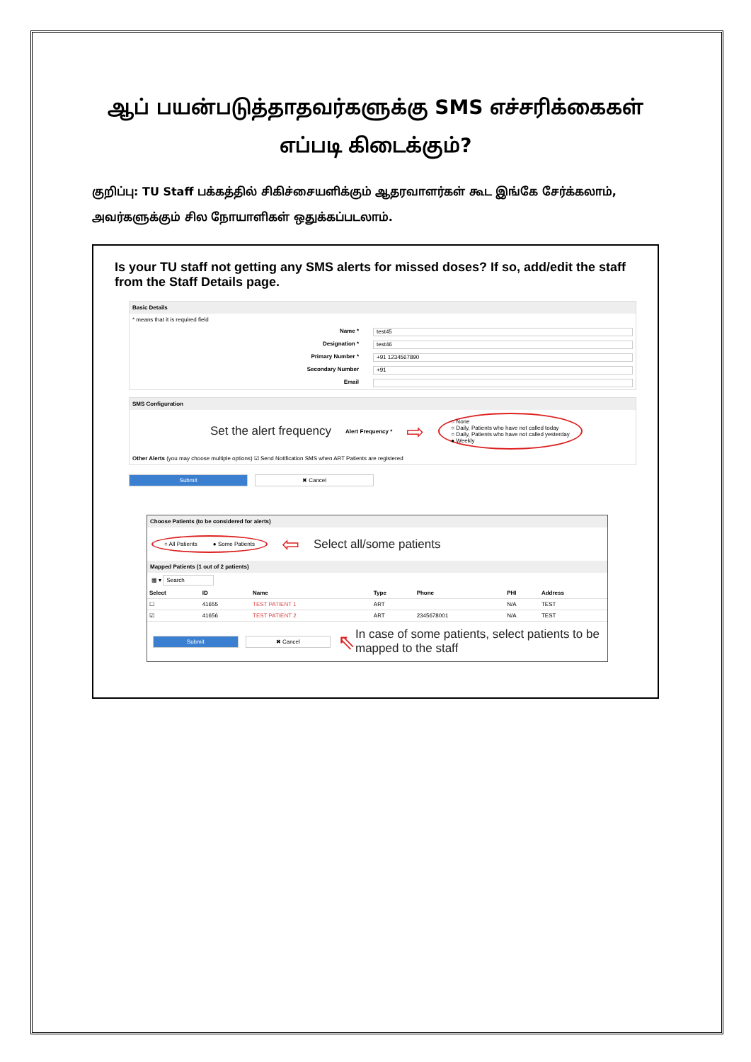ஆப் பயன்படுத்தாதவர்களுக்கு SMS எச்சரிக்கைகள் எப்படி கிடைக்கும்?
குறிப்பு: TU Staff பக்கத்தில் சிகிச்சையளிக்கும் ஆதரவாளர்கள் கூட இங்கே சேர்க்கலாம், அவர்களுக்கும் சில நோயாளிகள் ஒதுக்கப்படலாம்.
Is your TU staff not getting any SMS alerts for missed doses? If so, add/edit the staff from the Staff Details page.
Basic Details
* means that it is required field
Name * test45
Designation * test46
Primary Number * +91 1234567890
Secondary Number +91
Email
SMS Configuration
Set the alert frequency Alert Frequency * ⇨ ○ None
○ Daily, Patients who have not called today
○ Daily, Patients who have not called yesterday
● Weekly
Other Alerts (you may choose multiple options) ☑ Send Notification SMS when ART Patients are registered
Submit ✖ Cancel
Choose Patients (to be considered for alerts)
○ All Patients ● Some Patients ⇦ Select all/some patients
Mapped Patients (1 out of 2 patients)
▦ ▾ Search
| Select | ID | Name | Type | Phone | PHI | Address |
| --- | --- | --- | --- | --- | --- | --- |
| ☐ | 41655 | TEST PATIENT 1 | ART | | N/A | TEST |
| ☑ | 41656 | TEST PATIENT 2 | ART | 2345678001 | N/A | TEST |
Submit ✖ Cancel ⇖ In case of some patients, select patients to be mapped to the staff